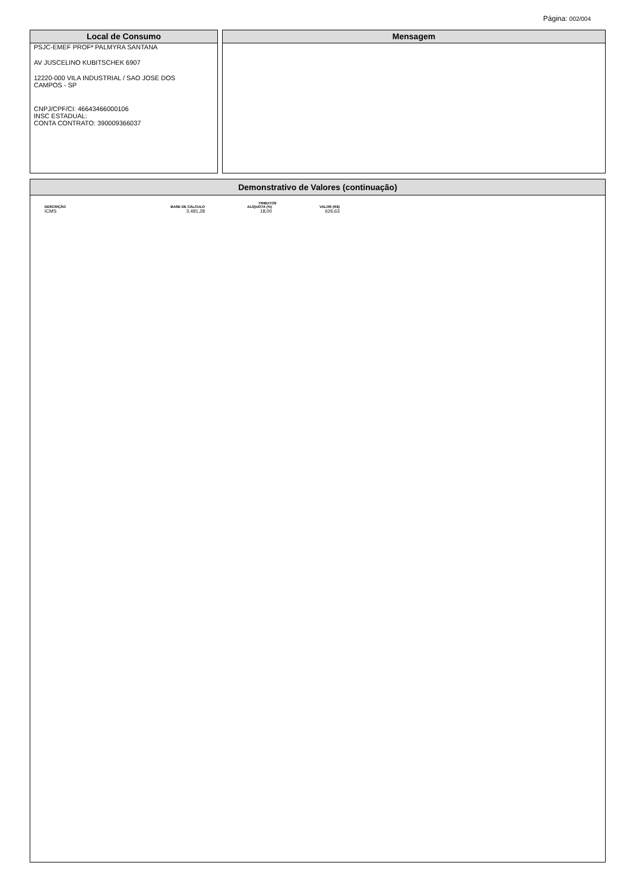Página: 002/004
Local de Consumo
PSJC-EMEF PROFª PALMYRA SANTANA
AV JUSCELINO KUBITSCHEK 6907
12220-000 VILA INDUSTRIAL / SAO JOSE DOS
CAMPOS - SP
CNPJ/CPF/CI: 46643466000106
INSC ESTADUAL:
CONTA CONTRATO: 390009366037
Mensagem
Demonstrativo de Valores (continuação)
| | TRIBUTOS | | |
| --- | --- | --- | --- |
| DESCRIÇÃO | BASE DE CÁLCULO | ALÍQUOTA (%) | VALOR (R$) |
| ICMS | 3.481,28 | 18,00 | 626,63 |